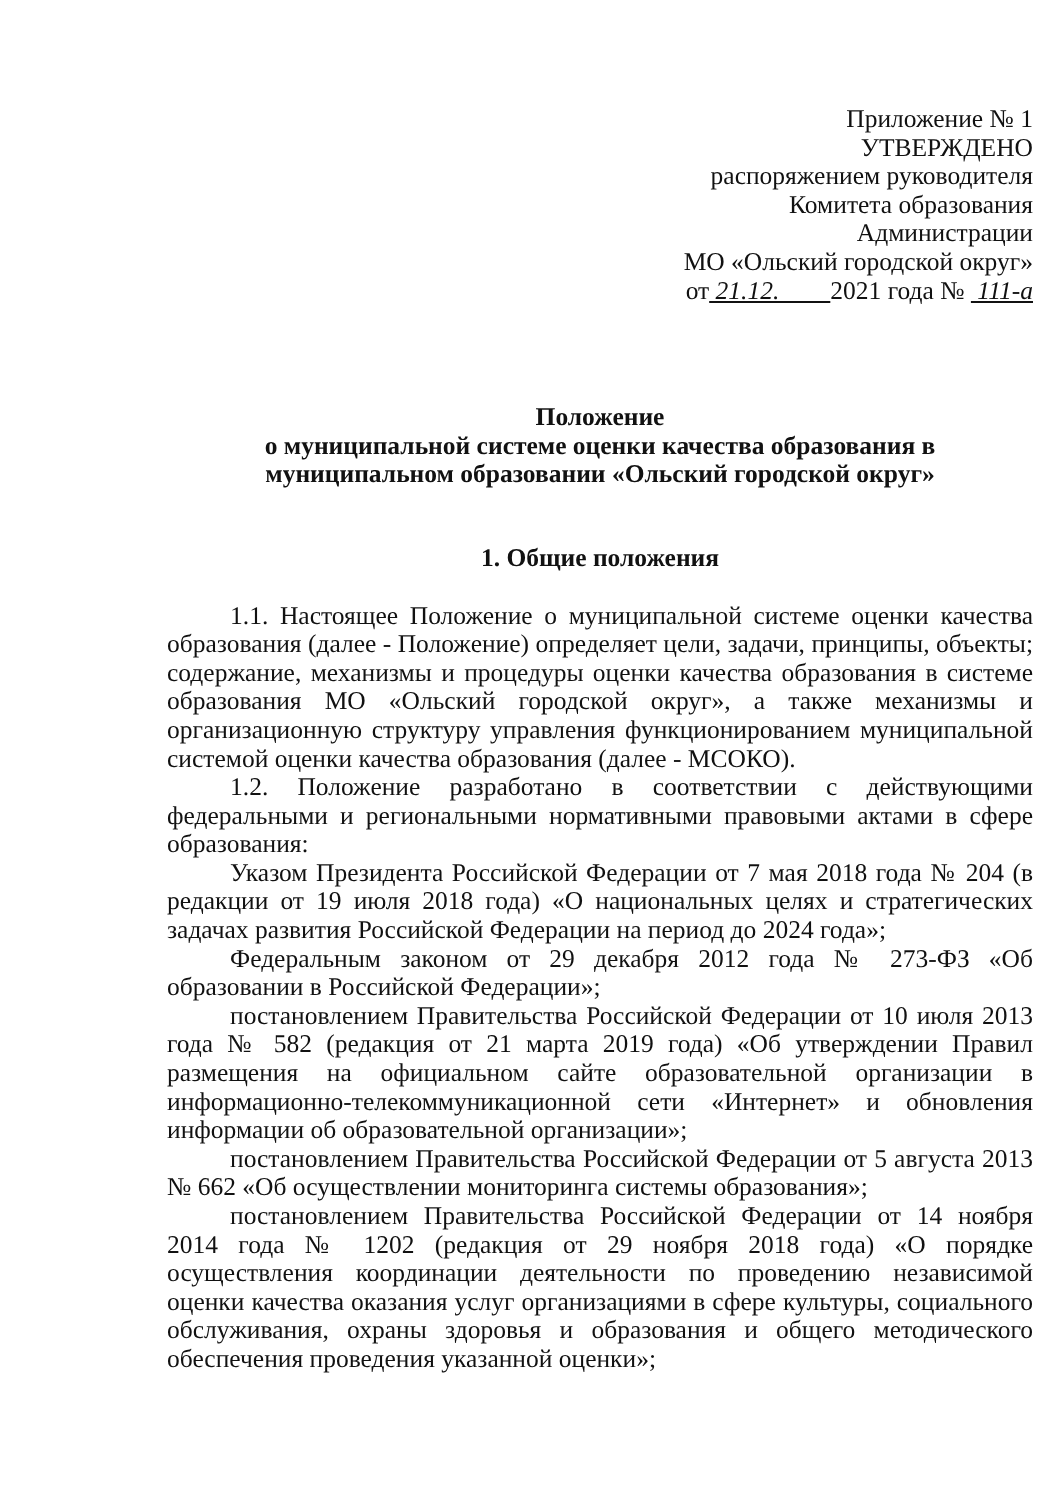Приложение № 1
УТВЕРЖДЕНО
распоряжением руководителя
Комитета образования
Администрации
МО «Ольский городской округ»
от 21.12. 2021 года № 111-а
Положение
о муниципальной системе оценки качества образования в
муниципальном образовании «Ольский городской округ»
1. Общие положения
1.1. Настоящее Положение о муниципальной системе оценки качества образования (далее - Положение) определяет цели, задачи, принципы, объекты; содержание, механизмы и процедуры оценки качества образования в системе образования МО «Ольский городской округ», а также механизмы и организационную структуру управления функционированием муниципальной системой оценки качества образования (далее - МСОКО).
1.2. Положение разработано в соответствии с действующими федеральными и региональными нормативными правовыми актами в сфере образования:
Указом Президента Российской Федерации от 7 мая 2018 года № 204 (в редакции от 19 июля 2018 года) «О национальных целях и стратегических задачах развития Российской Федерации на период до 2024 года»;
Федеральным законом от 29 декабря 2012 года № 273-ФЗ «Об образовании в Российской Федерации»;
постановлением Правительства Российской Федерации от 10 июля 2013 года № 582 (редакция от 21 марта 2019 года) «Об утверждении Правил размещения на официальном сайте образовательной организации в информационно-телекоммуникационной сети «Интернет» и обновления информации об образовательной организации»;
постановлением Правительства Российской Федерации от 5 августа 2013 № 662 «Об осуществлении мониторинга системы образования»;
постановлением Правительства Российской Федерации от 14 ноября 2014 года № 1202 (редакция от 29 ноября 2018 года) «О порядке осуществления координации деятельности по проведению независимой оценки качества оказания услуг организациями в сфере культуры, социального обслуживания, охраны здоровья и образования и общего методического обеспечения проведения указанной оценки»;